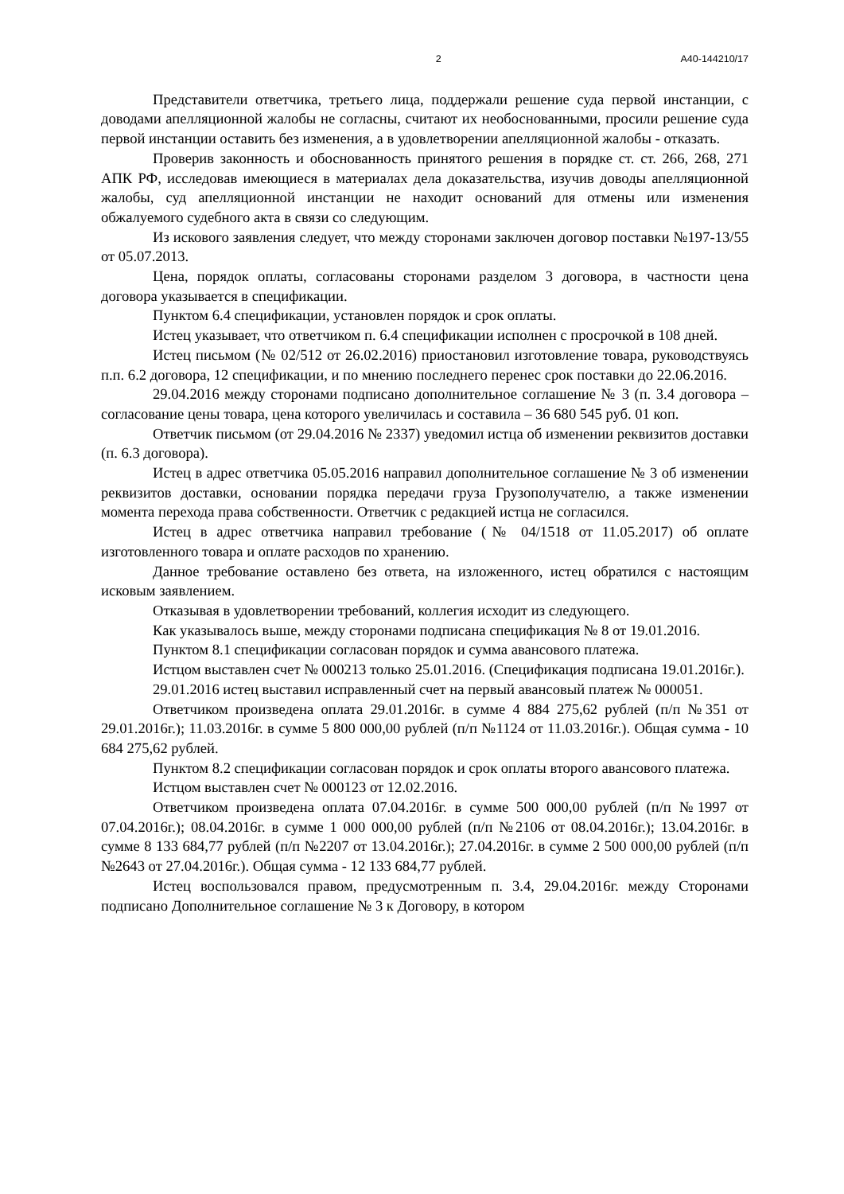2 А40-144210/17
Представители ответчика, третьего лица, поддержали решение суда первой инстанции, с доводами апелляционной жалобы не согласны, считают их необоснованными, просили решение суда первой инстанции оставить без изменения, а в удовлетворении апелляционной жалобы - отказать.
Проверив законность и обоснованность принятого решения в порядке ст. ст. 266, 268, 271 АПК РФ, исследовав имеющиеся в материалах дела доказательства, изучив доводы апелляционной жалобы, суд апелляционной инстанции не находит оснований для отмены или изменения обжалуемого судебного акта в связи со следующим.
Из искового заявления следует, что между сторонами заключен договор поставки №197-13/55 от 05.07.2013.
Цена, порядок оплаты, согласованы сторонами разделом 3 договора, в частности цена договора указывается в спецификации.
Пунктом 6.4 спецификации, установлен порядок и срок оплаты.
Истец указывает, что ответчиком п. 6.4 спецификации исполнен с просрочкой в 108 дней.
Истец письмом (№ 02/512 от 26.02.2016) приостановил изготовление товара, руководствуясь п.п. 6.2 договора, 12 спецификации, и по мнению последнего перенес срок поставки до 22.06.2016.
29.04.2016 между сторонами подписано дополнительное соглашение № 3 (п. 3.4 договора – согласование цены товара, цена которого увеличилась и составила – 36 680 545 руб. 01 коп.
Ответчик письмом (от 29.04.2016 № 2337) уведомил истца об изменении реквизитов доставки (п. 6.3 договора).
Истец в адрес ответчика 05.05.2016 направил дополнительное соглашение № 3 об изменении реквизитов доставки, основании порядка передачи груза Грузополучателю, а также изменении момента перехода права собственности. Ответчик с редакцией истца не согласился.
Истец в адрес ответчика направил требование (№ 04/1518 от 11.05.2017) об оплате изготовленного товара и оплате расходов по хранению.
Данное требование оставлено без ответа, на изложенного, истец обратился с настоящим исковым заявлением.
Отказывая в удовлетворении требований, коллегия исходит из следующего.
Как указывалось выше, между сторонами подписана спецификация № 8 от 19.01.2016.
Пунктом 8.1 спецификации согласован порядок и сумма авансового платежа.
Истцом выставлен счет № 000213 только 25.01.2016. (Спецификация подписана 19.01.2016г.).
29.01.2016 истец выставил исправленный счет на первый авансовый платеж № 000051.
Ответчиком произведена оплата 29.01.2016г. в сумме 4 884 275,62 рублей (п/п №351 от 29.01.2016г.); 11.03.2016г. в сумме 5 800 000,00 рублей (п/п №1124 от 11.03.2016г.). Общая сумма - 10 684 275,62 рублей.
Пунктом 8.2 спецификации согласован порядок и срок оплаты второго авансового платежа.
Истцом выставлен счет № 000123 от 12.02.2016.
Ответчиком произведена оплата 07.04.2016г. в сумме 500 000,00 рублей (п/п №1997 от 07.04.2016г.); 08.04.2016г. в сумме 1 000 000,00 рублей (п/п №2106 от 08.04.2016г.); 13.04.2016г. в сумме 8 133 684,77 рублей (п/п №2207 от 13.04.2016г.); 27.04.2016г. в сумме 2 500 000,00 рублей (п/п №2643 от 27.04.2016г.). Общая сумма - 12 133 684,77 рублей.
Истец воспользовался правом, предусмотренным п. 3.4, 29.04.2016г. между Сторонами подписано Дополнительное соглашение № 3 к Договору, в котором